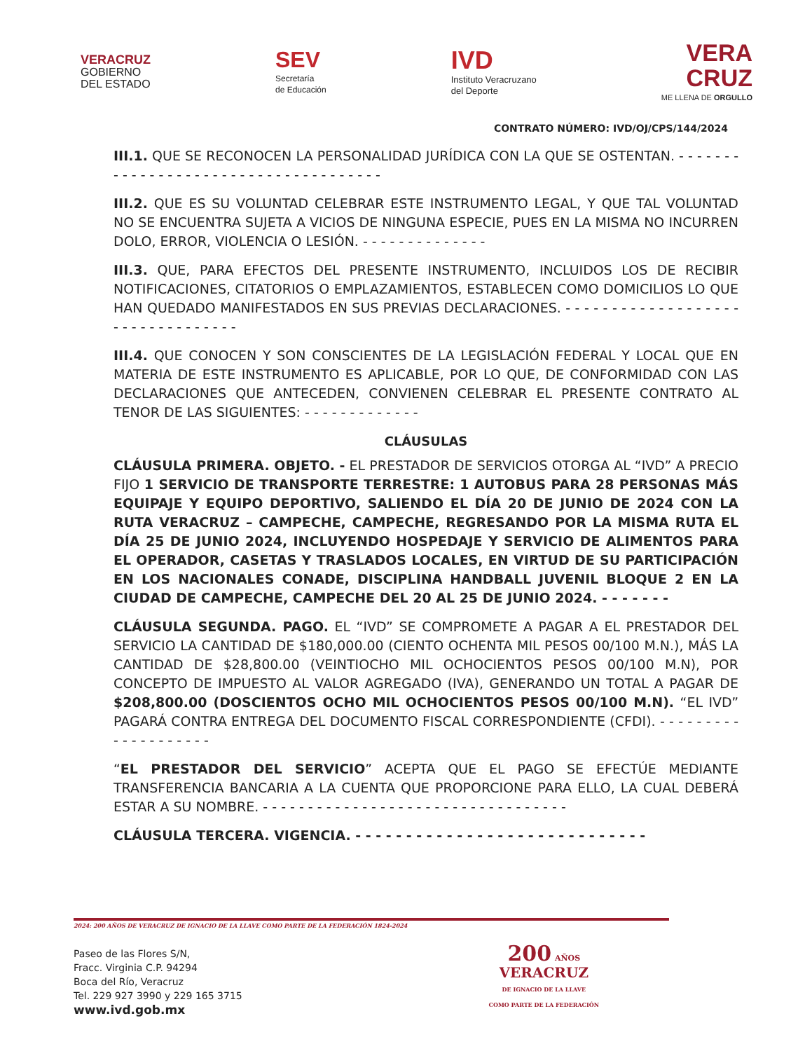VERACRUZ
GOBIERNO
DEL ESTADO
SEV
Secretaría
de Educación
IVD
Instituto Veracruzano
del Deporte
VERA
CRUZ
ME LLENA DE ORGULLO
CONTRATO NÚMERO: IVD/OJ/CPS/144/2024
III.1. QUE SE RECONOCEN LA PERSONALIDAD JURÍDICA CON LA QUE SE OSTENTAN. - - - - - - - - - - - - - - - - - - - - - - - - - - - - - - - - - - - - -
III.2. QUE ES SU VOLUNTAD CELEBRAR ESTE INSTRUMENTO LEGAL, Y QUE TAL VOLUNTAD NO SE ENCUENTRA SUJETA A VICIOS DE NINGUNA ESPECIE, PUES EN LA MISMA NO INCURREN DOLO, ERROR, VIOLENCIA O LESIÓN. - - - - - - - - - - - - - -
III.3. QUE, PARA EFECTOS DEL PRESENTE INSTRUMENTO, INCLUIDOS LOS DE RECIBIR NOTIFICACIONES, CITATORIOS O EMPLAZAMIENTOS, ESTABLECEN COMO DOMICILIOS LO QUE HAN QUEDADO MANIFESTADOS EN SUS PREVIAS DECLARACIONES. - - - - - - - - - - - - - - - - - - - - - - - - - - - - - - - - -
III.4. QUE CONOCEN Y SON CONSCIENTES DE LA LEGISLACIÓN FEDERAL Y LOCAL QUE EN MATERIA DE ESTE INSTRUMENTO ES APLICABLE, POR LO QUE, DE CONFORMIDAD CON LAS DECLARACIONES QUE ANTECEDEN, CONVIENEN CELEBRAR EL PRESENTE CONTRATO AL TENOR DE LAS SIGUIENTES: - - - - - - - - - - - - -
CLÁUSULAS
CLÁUSULA PRIMERA. OBJETO. - EL PRESTADOR DE SERVICIOS OTORGA AL “IVD” A PRECIO FIJO 1 SERVICIO DE TRANSPORTE TERRESTRE: 1 AUTOBUS PARA 28 PERSONAS MÁS EQUIPAJE Y EQUIPO DEPORTIVO, SALIENDO EL DÍA 20 DE JUNIO DE 2024 CON LA RUTA VERACRUZ – CAMPECHE, CAMPECHE, REGRESANDO POR LA MISMA RUTA EL DÍA 25 DE JUNIO 2024, INCLUYENDO HOSPEDAJE Y SERVICIO DE ALIMENTOS PARA EL OPERADOR, CASETAS Y TRASLADOS LOCALES, EN VIRTUD DE SU PARTICIPACIÓN EN LOS NACIONALES CONADE, DISCIPLINA HANDBALL JUVENIL BLOQUE 2 EN LA CIUDAD DE CAMPECHE, CAMPECHE DEL 20 AL 25 DE JUNIO 2024. - - - - - - -
CLÁUSULA SEGUNDA. PAGO. EL “IVD” SE COMPROMETE A PAGAR A EL PRESTADOR DEL SERVICIO LA CANTIDAD DE $180,000.00 (CIENTO OCHENTA MIL PESOS 00/100 M.N.), MÁS LA CANTIDAD DE $28,800.00 (VEINTIOCHO MIL OCHOCIENTOS PESOS 00/100 M.N), POR CONCEPTO DE IMPUESTO AL VALOR AGREGADO (IVA), GENERANDO UN TOTAL A PAGAR DE $208,800.00 (DOSCIENTOS OCHO MIL OCHOCIENTOS PESOS 00/100 M.N). “EL IVD” PAGARÁ CONTRA ENTREGA DEL DOCUMENTO FISCAL CORRESPONDIENTE (CFDI). - - - - - - - - - - - - - - - - - - - -
“EL PRESTADOR DEL SERVICIO” ACEPTA QUE EL PAGO SE EFECTÚE MEDIANTE TRANSFERENCIA BANCARIA A LA CUENTA QUE PROPORCIONE PARA ELLO, LA CUAL DEBERÁ ESTAR A SU NOMBRE. - - - - - - - - - - - - - - - - - - - - - - - - - - - - - - - - - -
CLÁUSULA TERCERA. VIGENCIA. - - - - - - - - - - - - - - - - - - - - - - - - - - - - -
2024: 200 AÑOS DE VERACRUZ DE IGNACIO DE LA LLAVE COMO PARTE DE LA FEDERACIÓN 1824-2024
Paseo de las Flores S/N,
Fracc. Virginia C.P. 94294
Boca del Río, Veracruz
Tel. 229 927 3990 y 229 165 3715
www.ivd.gob.mx
200 AÑOS
VERACRUZ
DE IGNACIO DE LA LLAVE
COMO PARTE DE LA FEDERACIÓN